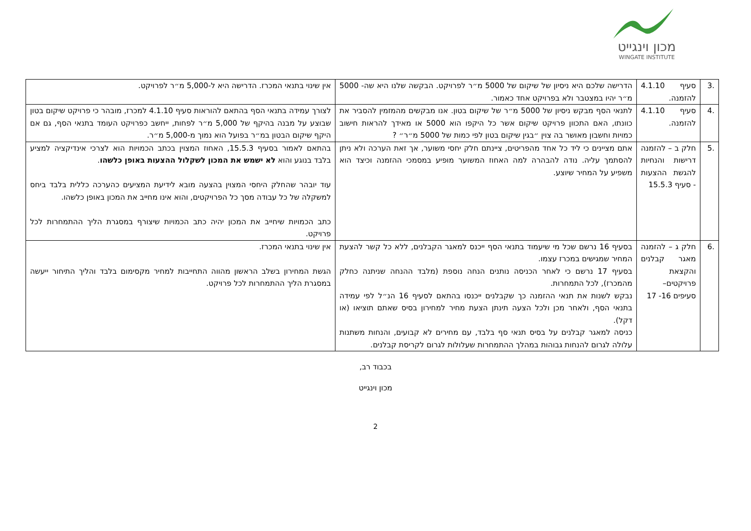מכון וינגייט
WINGATE INSTITUTE
| .3 | סעיף 4.1.10 להזמנה. | הדרישה שלכם היא ניסיון של שיקום של 5000 מ״ר לפרויקט. הבקשה שלנו היא שה- 5000 מ״ר יהיו במצטבר ולא בפרויקט אחד כאמור. | אין שינוי בתנאי המכרז. הדרישה היא ל-5,000 מ״ר לפרויקט. |
| .4 | סעיף 4.1.10 להזמנה. | לתנאי הסף מבקש ניסיון של 5000 מ״ר של שיקום בטון. אנו מבקשים מהמזמין להסביר את כוונתו, האם התכוון פרויקט שיקום אשר כל היקפו הוא 5000 או מאידך להראות חישוב כמויות וחשבון מאושר בה צוין ״בגין שיקום בטון לפי כמות של 5000 מ״ר״ ? | לצורך עמידה בתנאי הסף בהתאם להוראות סעיף 4.1.10 למכרז, מובהר כי פרויקט שיקום בטון שבוצע על מבנה בהיקף של 5,000 מ״ר לפחות, ייחשב כפרויקט העומד בתנאי הסף, גם אם היקף שיקום הבטון במ״ר בפועל הוא נמוך מ-5,000 מ״ר. |
| .5 | חלק ב – להזמנה דרישות והנחיות להגשת ההצעות - סעיף 15.5.3 | אתם מציינים כי ליד כל אחד מהפריטים, ציינתם חלק יחסי משוער, אך זאת הערכה ולא ניתן להסתמך עליה. נודה להבהרה למה האחוז המשוער מופיע במסמכי ההזמנה וכיצד הוא משפיע על המחיר שיוצע. | בהתאם לאמור בסעיף 15.5.3, האחוז המצוין בכתב הכמויות הוא לצרכי אינדיקציה למציע בלבד בנוגע והוא לא ישמש את המכון לשקלול ההצעות באופן כלשהו . עוד יובהר שהחלק היחסי המצוין בהצעה מובא לידיעת המציעים כהערכה כללית בלבד ביחס למשקלה של כל עבודה מסך כל הפרויקטים, והוא אינו מחייב את המכון באופן כלשהו. כתב הכמויות שיחייב את המכון יהיה כתב הכמויות שיצורף במסגרת הליך ההתמחרות לכל פרויקט. |
| .6 | חלק ג – להזמנה מאגר קבלנים והקצאת פרויקטים– סעיפים 16- 17 | בסעיף 16 נרשם שכל מי שיעמוד בתנאי הסף ייכנס למאגר הקבלנים, ללא כל קשר להצעת המחיר שמגישים במכרז עצמו. בסעיף 17 נרשם כי לאחר הכניסה נותנים הנחה נוספת (מלבד ההנחה שניתנה כחלק מהמכרז), לכל התמחרות. נבקש לשנות את תנאי ההזמנה כך שקבלנים ייכנסו בהתאם לסעיף 16 הנ״ל לפי עמידה בתנאי הסף, ולאחר מכן ולכל הצעה תינתן הצעת מחיר למחירון בסיס שאתם תוציאו (או דקל). כניסה למאגר קבלנים על בסיס תנאי סף בלבד, עם מחירים לא קבועים, והנחות משתנות עלולה לגרום להנחות גבוהות במהלך ההתמחרות שעלולות לגרום לקריסת קבלנים. | אין שינוי בתנאי המכרז. הגשת המחירון בשלב הראשון מהווה התחייבות למחיר מקסימום בלבד והליך התיחור ייעשה במסגרת הליך ההתמחרות לכל פרויקט. |
בכבוד רב,
מכון וינגייט
2